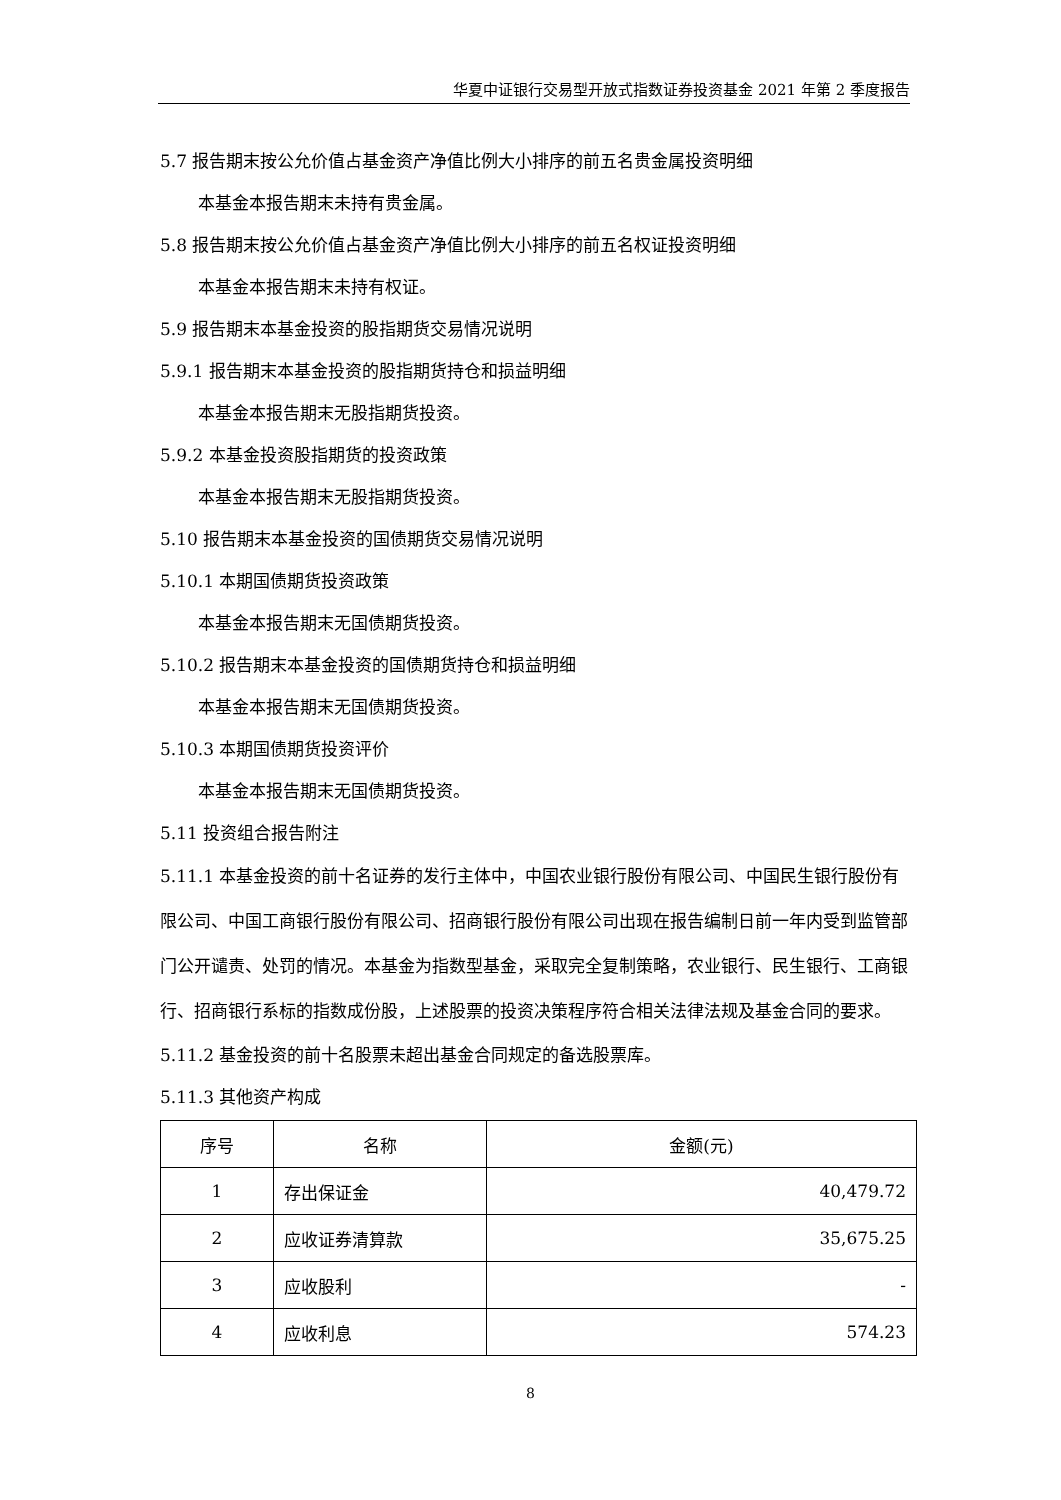华夏中证银行交易型开放式指数证券投资基金 2021 年第 2 季度报告
5.7 报告期末按公允价值占基金资产净值比例大小排序的前五名贵金属投资明细
本基金本报告期末未持有贵金属。
5.8 报告期末按公允价值占基金资产净值比例大小排序的前五名权证投资明细
本基金本报告期末未持有权证。
5.9 报告期末本基金投资的股指期货交易情况说明
5.9.1 报告期末本基金投资的股指期货持仓和损益明细
本基金本报告期末无股指期货投资。
5.9.2 本基金投资股指期货的投资政策
本基金本报告期末无股指期货投资。
5.10 报告期末本基金投资的国债期货交易情况说明
5.10.1 本期国债期货投资政策
本基金本报告期末无国债期货投资。
5.10.2 报告期末本基金投资的国债期货持仓和损益明细
本基金本报告期末无国债期货投资。
5.10.3 本期国债期货投资评价
本基金本报告期末无国债期货投资。
5.11 投资组合报告附注
5.11.1 本基金投资的前十名证券的发行主体中，中国农业银行股份有限公司、中国民生银行股份有限公司、中国工商银行股份有限公司、招商银行股份有限公司出现在报告编制日前一年内受到监管部门公开谴责、处罚的情况。本基金为指数型基金，采取完全复制策略，农业银行、民生银行、工商银行、招商银行系标的指数成份股，上述股票的投资决策程序符合相关法律法规及基金合同的要求。
5.11.2 基金投资的前十名股票未超出基金合同规定的备选股票库。
5.11.3 其他资产构成
| 序号 | 名称 | 金额(元) |
| --- | --- | --- |
| 1 | 存出保证金 | 40,479.72 |
| 2 | 应收证券清算款 | 35,675.25 |
| 3 | 应收股利 | - |
| 4 | 应收利息 | 574.23 |
8